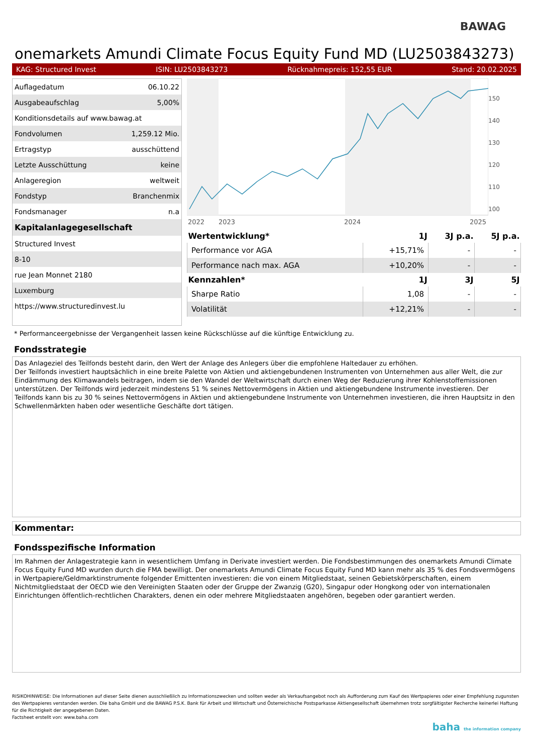BAWAG
onemarkets Amundi Climate Focus Equity Fund MD (LU2503843273)
KAG: Structured Invest ISIN: LU2503843273 Rücknahmepreis: 152,55 EUR Stand: 20.02.2025
| Auflagedatum | 06.10.22 |
| Ausgabeaufschlag | 5,00% |
| Konditionsdetails auf www.bawag.at | |
| Fondvolumen | 1,259.12 Mio. |
| Ertragstyp | ausschüttend |
| Letzte Ausschüttung | keine |
| Anlageregion | weltweit |
| Fondstyp | Branchenmix |
| Fondsmanager | n.a |
| Kapitalanlagegesellschaft | |
| Structured Invest | |
| 8-10 | |
| rue Jean Monnet 2180 | |
| Luxemburg | |
| https://www.structuredinvest.lu | |
2022
2023
2024
2025
150
140
130
120
110
100
| Wertentwicklung* | 1J | 3J p.a. | 5J p.a. |
| --- | --- | --- | --- |
| Performance vor AGA | +15,71% | - | - |
| Performance nach max. AGA | +10,20% | - | - |
| Kennzahlen* | 1J | 3J | 5J |
| Sharpe Ratio | 1,08 | - | - |
| Volatilität | +12,21% | - | - |
* Performanceergebnisse der Vergangenheit lassen keine Rückschlüsse auf die künftige Entwicklung zu.
Fondsstrategie
Das Anlageziel des Teilfonds besteht darin, den Wert der Anlage des Anlegers über die empfohlene Haltedauer zu erhöhen.
Der Teilfonds investiert hauptsächlich in eine breite Palette von Aktien und aktiengebundenen Instrumenten von Unternehmen aus aller Welt, die zur Eindämmung des Klimawandels beitragen, indem sie den Wandel der Weltwirtschaft durch einen Weg der Reduzierung ihrer Kohlenstoffemissionen unterstützen. Der Teilfonds wird jederzeit mindestens 51 % seines Nettovermögens in Aktien und aktiengebundene Instrumente investieren. Der Teilfonds kann bis zu 30 % seines Nettovermögens in Aktien und aktiengebundene Instrumente von Unternehmen investieren, die ihren Hauptsitz in den Schwellenmärkten haben oder wesentliche Geschäfte dort tätigen.
Kommentar:
Fondsspezifische Information
Im Rahmen der Anlagestrategie kann in wesentlichem Umfang in Derivate investiert werden. Die Fondsbestimmungen des onemarkets Amundi Climate Focus Equity Fund MD wurden durch die FMA bewilligt. Der onemarkets Amundi Climate Focus Equity Fund MD kann mehr als 35 % des Fondsvermögens in Wertpapiere/Geldmarktinstrumente folgender Emittenten investieren: die von einem Mitgliedstaat, seinen Gebietskörperschaften, einem Nichtmitgliedstaat der OECD wie den Vereinigten Staaten oder der Gruppe der Zwanzig (G20), Singapur oder Hongkong oder von internationalen Einrichtungen öffentlich-rechtlichen Charakters, denen ein oder mehrere Mitgliedstaaten angehören, begeben oder garantiert werden.
RISIKOHINWEISE: Die Informationen auf dieser Seite dienen ausschließlich zu Informationszwecken und sollten weder als Verkaufsangebot noch als Aufforderung zum Kauf des Wertpapieres oder einer Empfehlung zugunsten des Wertpapieres verstanden werden. Die baha GmbH und die BAWAG P.S.K. Bank für Arbeit und Wirtschaft und Österreichische Postsparkasse Aktiengesellschaft übernehmen trotz sorgfältigster Recherche keinerlei Haftung für die Richtigkeit der angegebenen Daten.
Factsheet erstellt von: www.baha.com
baha the information company